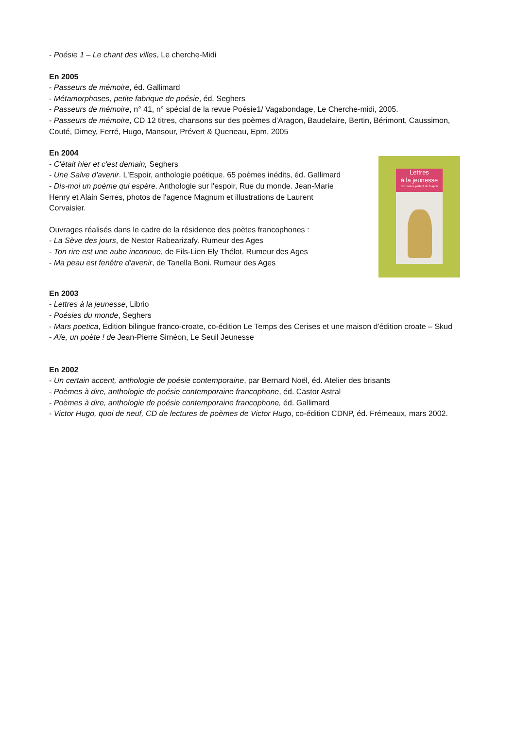- Poésie 1 – Le chant des villes, Le cherche-Midi
En 2005
- Passeurs de mémoire, éd. Gallimard
- Métamorphoses, petite fabrique de poésie, éd. Seghers
- Passeurs de mémoire, n° 41, n° spécial de la revue Poésie1/ Vagabondage, Le Cherche-midi, 2005.
- Passeurs de mémoire, CD 12 titres, chansons sur des poèmes d’Aragon, Baudelaire, Bertin, Bérimont, Caussimon, Couté, Dimey, Ferré, Hugo, Mansour, Prévert & Queneau, Epm, 2005
En 2004
- C'était hier et c'est demain, Seghers
- Une Salve d'avenir. L'Espoir, anthologie poétique. 65 poèmes inédits, éd. Gallimard
- Dis-moi un poème qui espère. Anthologie sur l'espoir, Rue du monde. Jean-Marie Henry et Alain Serres, photos de l'agence Magnum et illustrations de Laurent Corvaisier.
Ouvrages réalisés dans le cadre de la résidence des poètes francophones :
- La Sève des jours, de Nestor Rabearizafy. Rumeur des Ages
- Ton rire est une aube inconnue, de Fils-Lien Ely Thélot. Rumeur des Ages
- Ma peau est fenêtre d'avenir, de Tanella Boni. Rumeur des Ages
Lettres
à la jeunesse
Dix poètes parlent de l'espoir
En 2003
- Lettres à la jeunesse, Librio
- Poésies du monde, Seghers
- Mars poetica, Edition bilingue franco-croate, co-édition Le Temps des Cerises et une maison d'édition croate – Skud
- Aïe, un poète ! de Jean-Pierre Siméon, Le Seuil Jeunesse
En 2002
- Un certain accent, anthologie de poésie contemporaine, par Bernard Noël, éd. Atelier des brisants
- Poèmes à dire, anthologie de poésie contemporaine francophone, éd. Castor Astral
- Poèmes à dire, anthologie de poésie contemporaine francophone, éd. Gallimard
- Victor Hugo, quoi de neuf, CD de lectures de poèmes de Victor Hugo, co-édition CDNP, éd. Frémeaux, mars 2002.